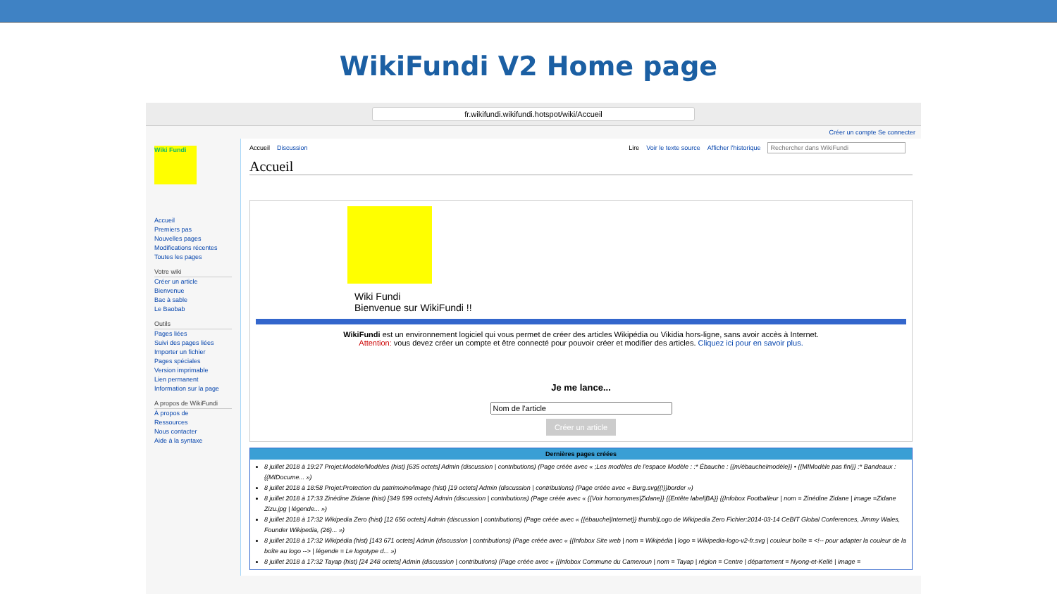WikiFundi V2 Home page
fr.wikifundi.wikifundi.hotspot/wiki/Accueil
Créer un compte Se connecter
Wiki Fundi
Accueil
Premiers pas
Nouvelles pages
Modifications récentes
Toutes les pages
Votre wiki
Créer un article
Bienvenue
Bac à sable
Le Baobab
Outils
Pages liées
Suivi des pages liées
Importer un fichier
Pages spéciales
Version imprimable
Lien permanent
Information sur la page
A propos de WikiFundi
À propos de
Ressources
Nous contacter
Aide à la syntaxe
Accueil Discussion Lire Voir le texte source Afficher l'historique Rechercher dans WikiFundi
Accueil
Wiki Fundi
Bienvenue sur WikiFundi !!
WikiFundi est un environnement logiciel qui vous permet de créer des articles Wikipédia ou Vikidia hors-ligne, sans avoir accès à Internet.
Attention: vous devez créer un compte et être connecté pour pouvoir créer et modifier des articles. Cliquez ici pour en savoir plus.
Je me lance...
Créer un article
Dernières pages créées
8 juillet 2018 à 19:27 Projet:Modèle/Modèles (hist) [635 octets] Admin (discussion | contributions) (Page créée avec « ;Les modèles de l'espace Modèle : :* Ébauche : {{m/ébauchelmodèle}} • {{MIModèle pas fini}} :* Bandeaux : {{MIDocume... »)
8 juillet 2018 à 18:58 Projet:Protection du patrimoine/image (hist) [19 octets] Admin (discussion | contributions) (Page créée avec « Burg.svg{{!}}border »)
8 juillet 2018 à 17:33 Zinédine Zidane (hist) [349 599 octets] Admin (discussion | contributions) (Page créée avec « {{Voir homonymes|Zidane}} {{Entête label|BA}} {{Infobox Footballeur | nom = Zinédine Zidane | image =Zidane Zizu.jpg | légende... »)
8 juillet 2018 à 17:32 Wikipedia Zero (hist) [12 656 octets] Admin (discussion | contributions) (Page créée avec « {{ébauche|Internet}} thumb|Logo de Wikipedia Zero Fichier:2014-03-14 CeBIT Global Conferences, Jimmy Wales, Founder Wikipedia, (26)... »)
8 juillet 2018 à 17:32 Wikipédia (hist) [143 671 octets] Admin (discussion | contributions) (Page créée avec « {{Infobox Site web | nom = Wikipédia | logo = Wikipedia-logo-v2-fr.svg | couleur boîte = <!-- pour adapter la couleur de la boîte au logo --> | légende = Le logotype d... »)
8 juillet 2018 à 17:32 Tayap (hist) [24 248 octets] Admin (discussion | contributions) (Page créée avec « {{Infobox Commune du Cameroun | nom = Tayap | région = Centre | département = Nyong-et-Kellé | image =